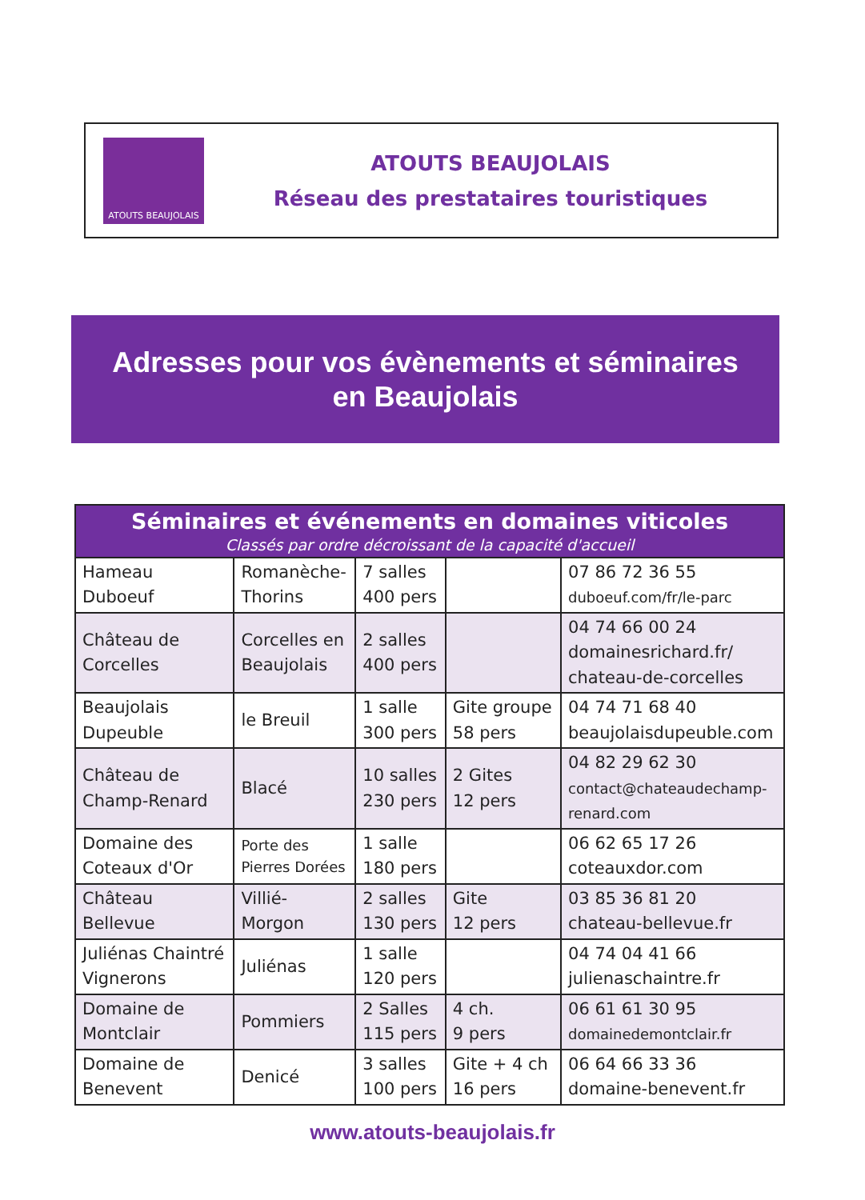ATOUTS BEAUJOLAIS
ATOUTS BEAUJOLAIS
Réseau des prestataires touristiques
Adresses pour vos évènements et séminaires
en Beaujolais
| Séminaires et événements en domaines viticoles Classés par ordre décroissant de la capacité d'accueil | | | | |
| --- | --- | --- | --- | --- |
| Hameau Duboeuf | Romanèche- Thorins | 7 salles 400 pers | | 07 86 72 36 55 duboeuf.com/fr/le-parc |
| Château de Corcelles | Corcelles en Beaujolais | 2 salles 400 pers | | 04 74 66 00 24 domainesrichard.fr/ chateau-de-corcelles |
| Beaujolais Dupeuble | le Breuil | 1 salle 300 pers | Gite groupe 58 pers | 04 74 71 68 40 beaujolaisdupeuble.com |
| Château de Champ-Renard | Blacé | 10 salles 230 pers | 2 Gites 12 pers | 04 82 29 62 30 contact@chateaudechamp- renard.com |
| Domaine des Coteaux d'Or | Porte des Pierres Dorées | 1 salle 180 pers | | 06 62 65 17 26 coteauxdor.com |
| Château Bellevue | Villié- Morgon | 2 salles 130 pers | Gite 12 pers | 03 85 36 81 20 chateau-bellevue.fr |
| Juliénas Chaintré Vignerons | Juliénas | 1 salle 120 pers | | 04 74 04 41 66 julienaschaintre.fr |
| Domaine de Montclair | Pommiers | 2 Salles 115 pers | 4 ch. 9 pers | 06 61 61 30 95 domainedemontclair.fr |
| Domaine de Benevent | Denicé | 3 salles 100 pers | Gite + 4 ch 16 pers | 06 64 66 33 36 domaine-benevent.fr |
www.atouts-beaujolais.fr